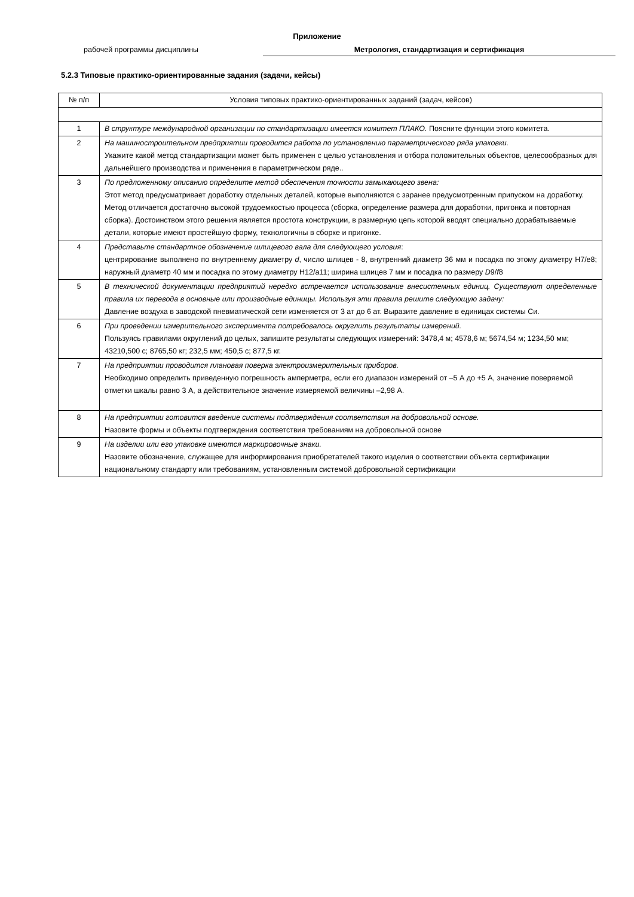Приложение
рабочей программы дисциплины Метрология, стандартизация и сертификация
5.2.3 Типовые практико-ориентированные задания (задачи, кейсы)
| № п/п | Условия типовых практико-ориентированных заданий (задач, кейсов) |
| --- | --- |
| 1 | В структуре международной организации по стандартизации имеется комитет ПЛАКО. Поясните функции этого комитета. |
| 2 | На машиностроительном предприятии проводится работа по установлению параметрического ряда упаковки. Укажите какой метод стандартизации может быть применен с целью установления и отбора положительных объектов, целесообразных для дальнейшего производства и применения в параметрическом ряде.. |
| 3 | По предложенному описанию определите метод обеспечения точности замыкающего звена: Этот метод предусматривает доработку отдельных деталей, которые выполняются с заранее предусмотренным припуском на доработку. Метод отличается достаточно высокой трудоемкостью процесса (сборка, определение размера для доработки, пригонка и повторная сборка). Достоинством этого решения является простота конструкции, в размерную цепь которой вводят специально дорабатываемые детали, которые имеют простейшую форму, технологичны в сборке и пригонке. |
| 4 | Представьте стандартное обозначение шлицевого вала для следующего условия : центрирование выполнено по внутреннему диаметру d , число шлицев - 8, внутренний диаметр 36 мм и посадка по этому диаметру Н7/е8; наружный диаметр 40 мм и посадка по этому диаметру Н12/а11; ширина шлицев 7 мм и посадка по размеру D 9/ f 8 |
| 5 | В технической документации предприятий нередко встречается использование внесистемных единиц. Существуют определенные правила их перевода в основные или производные единицы. Используя эти правила решите следующую задачу: Давление воздуха в заводской пневматической сети изменяется от 3 ат до 6 ат. Выразите давление в единицах системы Си. |
| 6 | При проведении измерительного эксперимента потребовалось округлить результаты измерений. Пользуясь правилами округлений до целых, запишите результаты следующих измерений: 3478,4 м; 4578,6 м; 5674,54 м; 1234,50 мм; 43210,500 с; 8765,50 кг; 232,5 мм; 450,5 с; 877,5 кг. |
| 7 | На предприятии проводится плановая поверка электроизмерительных приборов. Необходимо определить приведенную погрешность амперметра, если его диапазон измерений от –5 А до +5 А, значение поверяемой отметки шкалы равно 3 А, а действительное значение измеряемой величины –2,98 А. |
| 8 | На предприятии готовится введение системы подтверждения соответствия на добровольной основе. Назовите формы и объекты подтверждения соответствия требованиям на добровольной основе |
| 9 | На изделии или его упаковке имеются маркировочные знаки. Назовите обозначение, служащее для информирования приобретателей такого изделия о соответствии объекта сертификации национальному стандарту или требованиям, установленным системой добровольной сертификации |